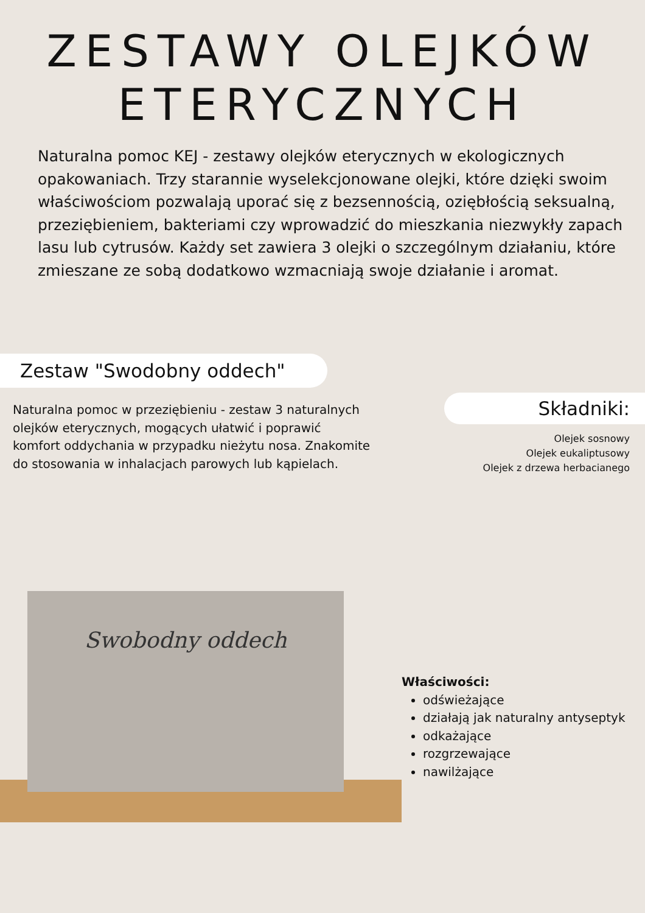ZESTAWY OLEJKÓW
ETERYCZNYCH
Naturalna pomoc KEJ - zestawy olejków eterycznych w ekologicznych opakowaniach. Trzy starannie wyselekcjonowane olejki, które dzięki swoim właściwościom pozwalają uporać się z bezsennością, oziębłością seksualną, przeziębieniem, bakteriami czy wprowadzić do mieszkania niezwykły zapach lasu lub cytrusów. Każdy set zawiera 3 olejki o szczególnym działaniu, które zmieszane ze sobą dodatkowo wzmacniają swoje działanie i aromat.
Zestaw "Swodobny oddech"
Naturalna pomoc w przeziębieniu - zestaw 3 naturalnych olejków eterycznych, mogących ułatwić i poprawić komfort oddychania w przypadku nieżytu nosa. Znakomite do stosowania w inhalacjach parowych lub kąpielach.
Składniki:
Olejek sosnowy
Olejek eukaliptusowy
Olejek z drzewa herbacianego
Swobodny oddech
Właściwości:
odświeżające
działają jak naturalny antyseptyk
odkażające
rozgrzewające
nawilżające